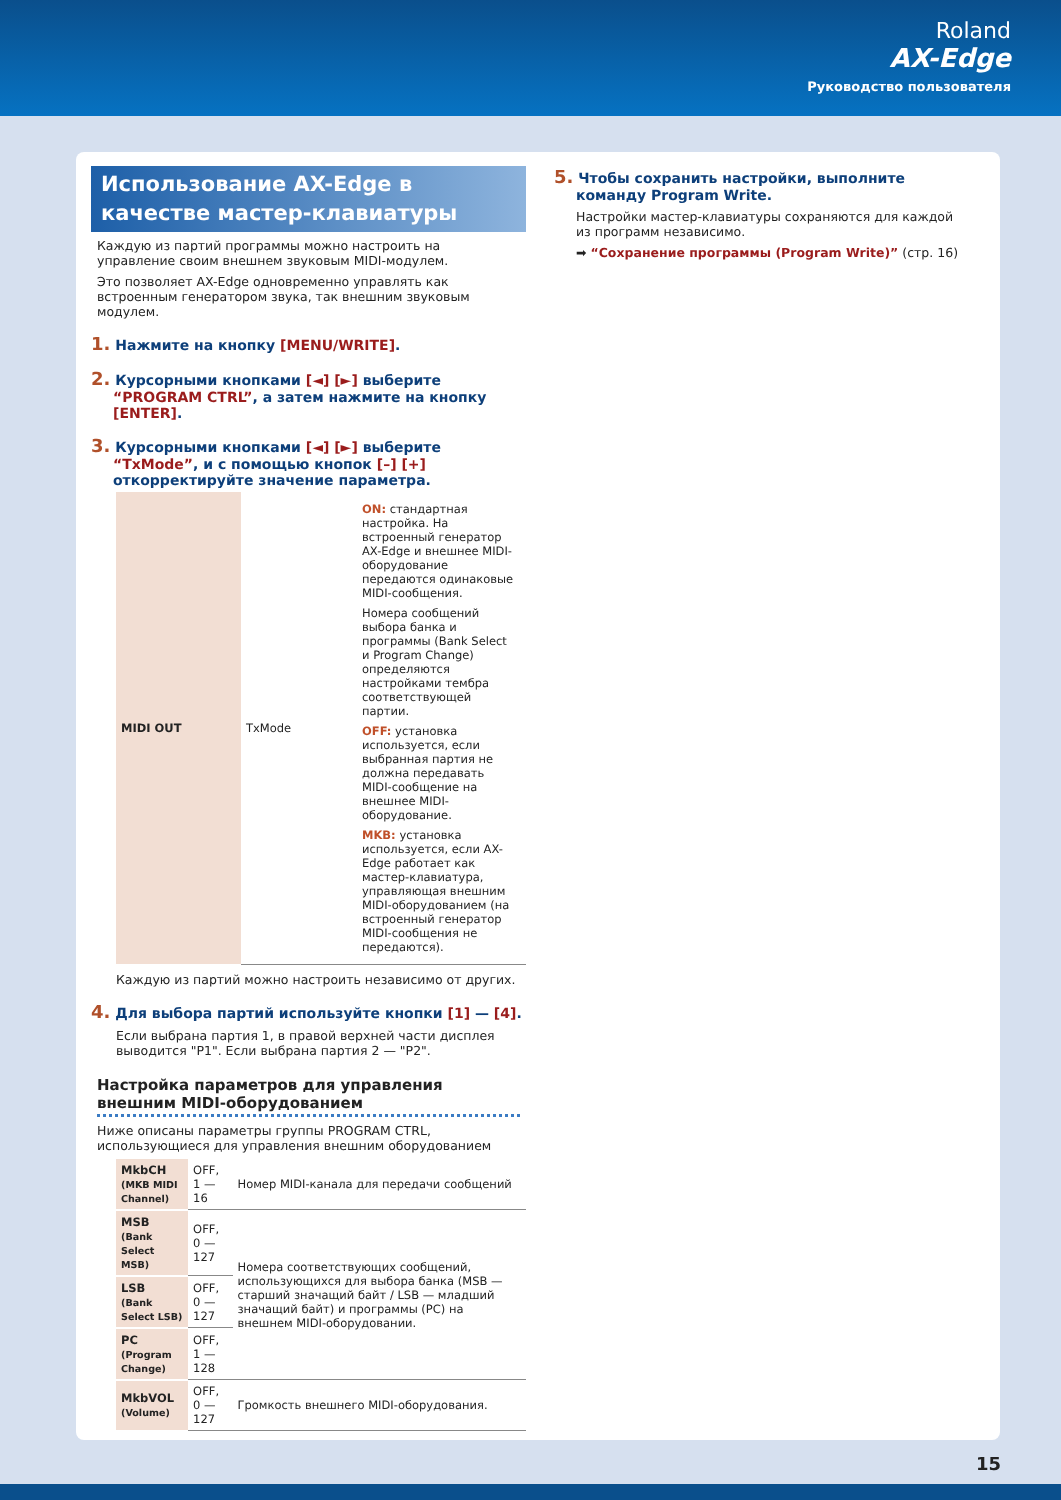Roland
AX-Edge
Руководство пользователя
Использование AX-Edge в качестве мастер-клавиатуры
Каждую из партий программы можно настроить на управление своим внешнем звуковым MIDI-модулем.
Это позволяет AX-Edge одновременно управлять как встроенным генератором звука, так внешним звуковым модулем.
1. Нажмите на кнопку [MENU/WRITE].
2. Курсорными кнопками [◄] [►] выберите “PROGRAM CTRL”, а затем нажмите на кнопку [ENTER].
3. Курсорными кнопками [◄] [►] выберите “TxMode”, и с помощью кнопок [–] [+] откорректируйте значение параметра.
| MIDI OUT | TxMode | ON: стандартная настройка. На встроенный генератор AX-Edge и внешнее MIDI-оборудование передаются одинаковые MIDI-сообщения. Номера сообщений выбора банка и программы (Bank Select и Program Change) определяются настройками тембра соответствующей партии. OFF: установка используется, если выбранная партия не должна передавать MIDI-сообщение на внешнее MIDI-оборудование. MKB: установка используется, если AX-Edge работает как мастер-клавиатура, управляющая внешним MIDI-оборудованием (на встроенный генератор MIDI-сообщения не передаются). |
Каждую из партий можно настроить независимо от других.
4. Для выбора партий используйте кнопки [1] — [4].
Если выбрана партия 1, в правой верхней части дисплея выводится "P1". Если выбрана партия 2 — "P2".
Настройка параметров для управления внешним MIDI-оборудованием
Ниже описаны параметры группы PROGRAM CTRL, использующиеся для управления внешним оборудованием
| MkbCH (MKB MIDI Channel) | OFF, 1 — 16 | Номер MIDI-канала для передачи сообщений |
| MSB (Bank Select MSB) | OFF, 0 — 127 | Номера соответствующих сообщений, использующихся для выбора банка (MSB — старший значащий байт / LSB — младший значащий байт) и программы (PC) на внешнем MIDI-оборудовании. |
| LSB (Bank Select LSB) | OFF, 0 — 127 | |
| PC (Program Change) | OFF, 1 — 128 | |
| MkbVOL (Volume) | OFF, 0 — 127 | Громкость внешнего MIDI-оборудования. |
5. Чтобы сохранить настройки, выполните команду Program Write.
Настройки мастер-клавиатуры сохраняются для каждой из программ независимо.
➡ “Сохранение программы (Program Write)” (стр. 16)
15